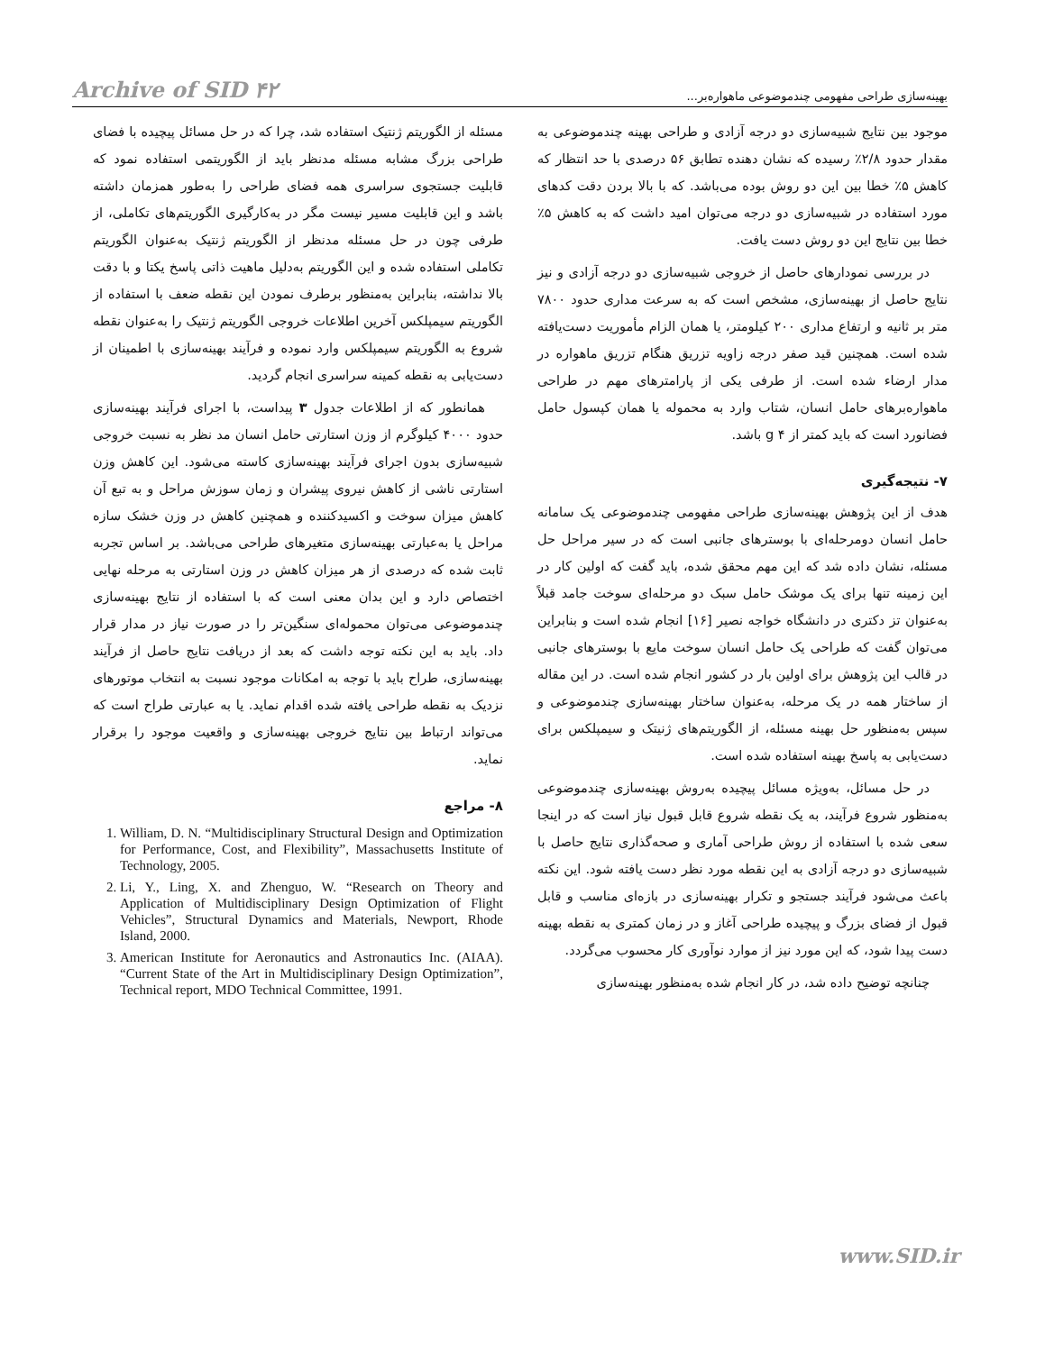Archive of SID ۴۲ بهینه‌سازی طراحی مفهومی چندموضوعی ماهواره‌بر...
موجود بین نتایج شبیه‌سازی دو درجه آزادی و طراحی بهینه چندموضوعی به مقدار حدود ۲/۸٪ رسیده که نشان دهنده تطابق ۵۶ درصدی با حد انتظار که کاهش ۵٪ خطا بین این دو روش بوده می‌باشد. که با بالا بردن دقت کدهای مورد استفاده در شبیه‌سازی دو درجه می‌توان امید داشت که به کاهش ۵٪ خطا بین نتایج این دو روش دست یافت.
در بررسی نمودارهای حاصل از خروجی شبیه‌سازی دو درجه آزادی و نیز نتایج حاصل از بهینه‌سازی، مشخص است که به سرعت مداری حدود ۷۸۰۰ متر بر ثانیه و ارتفاع مداری ۲۰۰ کیلومتر، یا همان الزام مأموریت دست‌یافته شده است. همچنین قید صفر درجه زاویه تزریق هنگام تزریق ماهواره در مدار ارضاء شده است. از طرفی یکی از پارامترهای مهم در طراحی ماهواره‌برهای حامل انسان، شتاب وارد به محموله یا همان کپسول حامل فضانورد است که باید کمتر از ۴ g باشد.
۷- نتیجه‌گیری
هدف از این پژوهش بهینه‌سازی طراحی مفهومی چندموضوعی یک سامانه حامل انسان دومرحله‌ای با بوسترهای جانبی است که در سیر مراحل حل مسئله، نشان داده شد که این مهم محقق شده، باید گفت که اولین کار در این زمینه تنها برای یک موشک حامل سبک دو مرحله‌ای سوخت جامد قبلاً به‌عنوان تز دکتری در دانشگاه خواجه نصیر [۱۶] انجام شده است و بنابراین می‌توان گفت که طراحی یک حامل انسان سوخت مایع با بوسترهای جانبی در قالب این پژوهش برای اولین بار در کشور انجام شده است. در این مقاله از ساختار همه در یک مرحله، به‌عنوان ساختار بهینه‌سازی چندموضوعی و سپس به‌منظور حل بهینه مسئله، از الگوریتم‌های ژنیتک و سیمپلکس برای دست‌یابی به پاسخ بهینه استفاده شده است.
در حل مسائل، به‌ویژه مسائل پیچیده به‌روش بهینه‌سازی چندموضوعی به‌منظور شروع فرآیند، به یک نقطه شروع قابل قبول نیاز است که در اینجا سعی شده با استفاده از روش طراحی آماری و صحه‌گذاری نتایج حاصل با شبیه‌سازی دو درجه آزادی به این نقطه مورد نظر دست یافته شود. این نکته باعث می‌شود فرآیند جستجو و تکرار بهینه‌سازی در بازه‌ای مناسب و قابل قبول از فضای بزرگ و پیچیده طراحی آغاز و در زمان کمتری به نقطه بهینه دست پیدا شود، که این مورد نیز از موارد نوآوری کار محسوب می‌گردد.
چنانچه توضیح داده شد، در کار انجام شده به‌منظور بهینه‌سازی
مسئله از الگوریتم ژنتیک استفاده شد، چرا که در حل مسائل پیچیده با فضای طراحی بزرگ مشابه مسئله مدنظر باید از الگوریتمی استفاده نمود که قابلیت جستجوی سراسری همه فضای طراحی را به‌طور همزمان داشته باشد و این قابلیت مسیر نیست مگر در به‌کارگیری الگوریتم‌های تکاملی، از طرفی چون در حل مسئله مدنظر از الگوریتم ژنتیک به‌عنوان الگوریتم تکاملی استفاده شده و این الگوریتم به‌دلیل ماهیت ذاتی پاسخ یکتا و با دقت بالا نداشته، بنابراین به‌منظور برطرف نمودن این نقطه ضعف با استفاده از الگوریتم سیمپلکس آخرین اطلاعات خروجی الگوریتم ژنتیک را به‌عنوان نقطه شروع به الگوریتم سیمپلکس وارد نموده و فرآیند بهینه‌سازی با اطمینان از دست‌یابی به نقطه کمینه سراسری انجام گردید.
همانطور که از اطلاعات جدول ۳ پیداست، با اجرای فرآیند بهینه‌سازی حدود ۴۰۰۰ کیلوگرم از وزن استارتی حامل انسان مد نظر به نسبت خروجی شبیه‌سازی بدون اجرای فرآیند بهینه‌سازی کاسته می‌شود. این کاهش وزن استارتی ناشی از کاهش نیروی پیشران و زمان سوزش مراحل و به تبع آن کاهش میزان سوخت و اکسیدکننده و همچنین کاهش در وزن خشک سازه مراحل یا به‌عبارتی بهینه‌سازی متغیرهای طراحی می‌باشد. بر اساس تجربه ثابت شده که درصدی از هر میزان کاهش در وزن استارتی به مرحله نهایی اختصاص دارد و این بدان معنی است که با استفاده از نتایج بهینه‌سازی چندموضوعی می‌توان محموله‌ای سنگین‌تر را در صورت نیاز در مدار قرار داد. باید به این نکته توجه داشت که بعد از دریافت نتایج حاصل از فرآیند بهینه‌سازی، طراح باید با توجه به امکانات موجود نسبت به انتخاب موتورهای نزدیک به نقطه طراحی یافته شده اقدام نماید. یا به عبارتی طراح است که می‌تواند ارتباط بین نتایج خروجی بهینه‌سازی و واقعیت موجود را برقرار نماید.
۸- مراجع
1. William, D. N. “Multidisciplinary Structural Design and Optimization for Performance, Cost, and Flexibility”, Massachusetts Institute of Technology, 2005.
2. Li, Y., Ling, X. and Zhenguo, W. “Research on Theory and Application of Multidisciplinary Design Optimization of Flight Vehicles”, Structural Dynamics and Materials, Newport, Rhode Island, 2000.
3. American Institute for Aeronautics and Astronautics Inc. (AIAA). “Current State of the Art in Multidisciplinary Design Optimization”, Technical report, MDO Technical Committee, 1991.
www.SID.ir